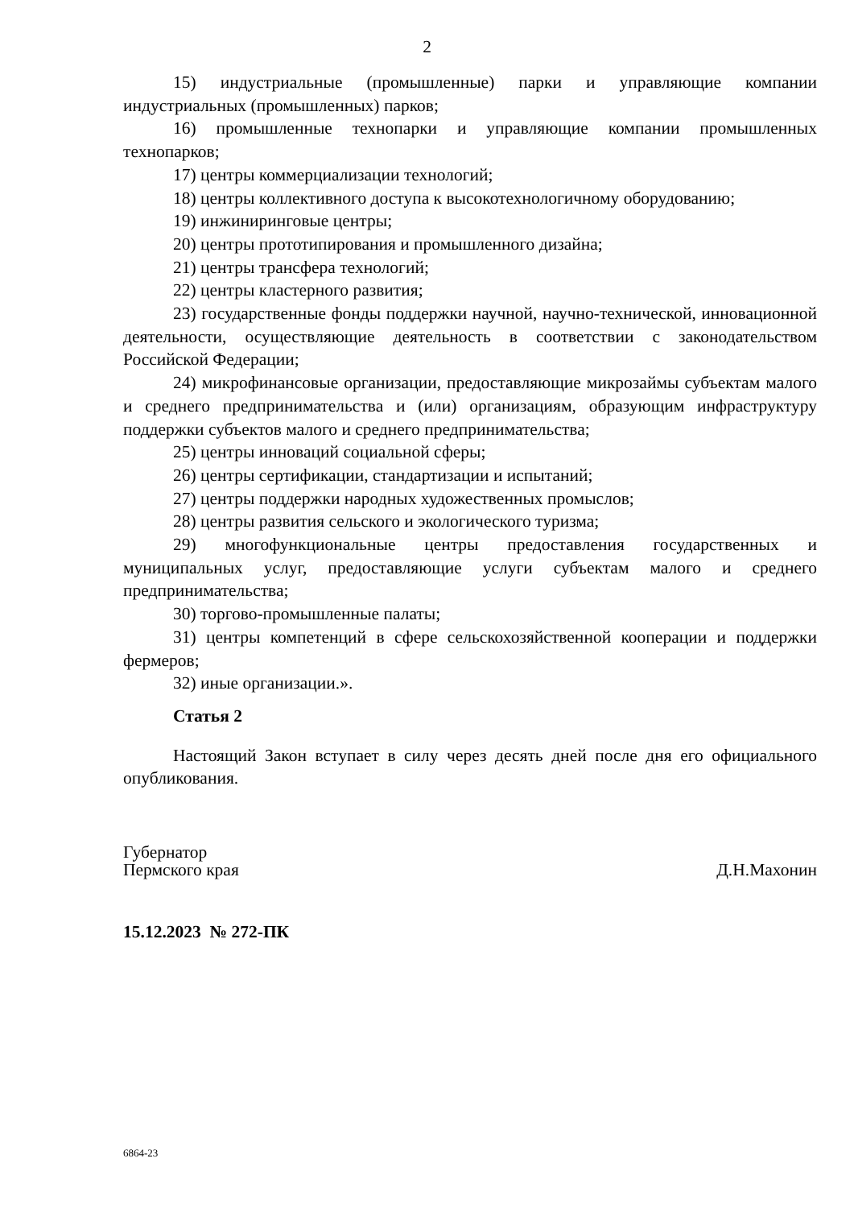2
15) индустриальные (промышленные) парки и управляющие компании индустриальных (промышленных) парков;
16) промышленные технопарки и управляющие компании промышленных технопарков;
17) центры коммерциализации технологий;
18) центры коллективного доступа к высокотехнологичному оборудованию;
19) инжиниринговые центры;
20) центры прототипирования и промышленного дизайна;
21) центры трансфера технологий;
22) центры кластерного развития;
23) государственные фонды поддержки научной, научно-технической, инновационной деятельности, осуществляющие деятельность в соответствии с законодательством Российской Федерации;
24) микрофинансовые организации, предоставляющие микрозаймы субъектам малого и среднего предпринимательства и (или) организациям, образующим инфраструктуру поддержки субъектов малого и среднего предпринимательства;
25) центры инноваций социальной сферы;
26) центры сертификации, стандартизации и испытаний;
27) центры поддержки народных художественных промыслов;
28) центры развития сельского и экологического туризма;
29) многофункциональные центры предоставления государственных и муниципальных услуг, предоставляющие услуги субъектам малого и среднего предпринимательства;
30) торгово-промышленные палаты;
31) центры компетенций в сфере сельскохозяйственной кооперации и поддержки фермеров;
32) иные организации.».
Статья 2
Настоящий Закон вступает в силу через десять дней после дня его официального опубликования.
Губернатор
Пермского края
Д.Н.Махонин
15.12.2023 № 272-ПК
6864-23